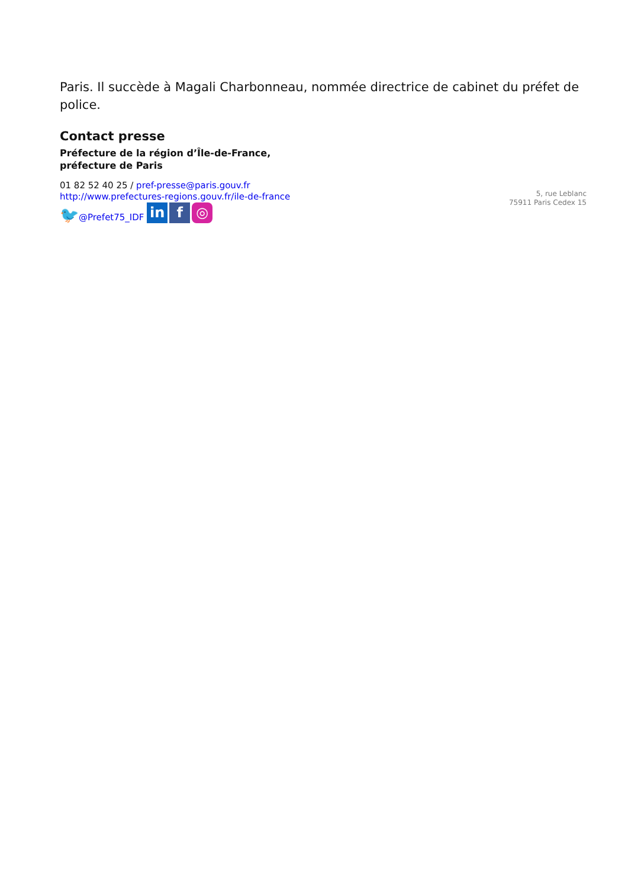Paris. Il succède à Magali Charbonneau, nommée directrice de cabinet du préfet de police.
Contact presse
Préfecture de la région d’Île-de-France,
préfecture de Paris
01 82 52 40 25 / pref-presse@paris.gouv.fr
http://www.prefectures-regions.gouv.fr/ile-de-france
🐦@Prefet75_IDF in f ◎
5, rue Leblanc
75911 Paris Cedex 15